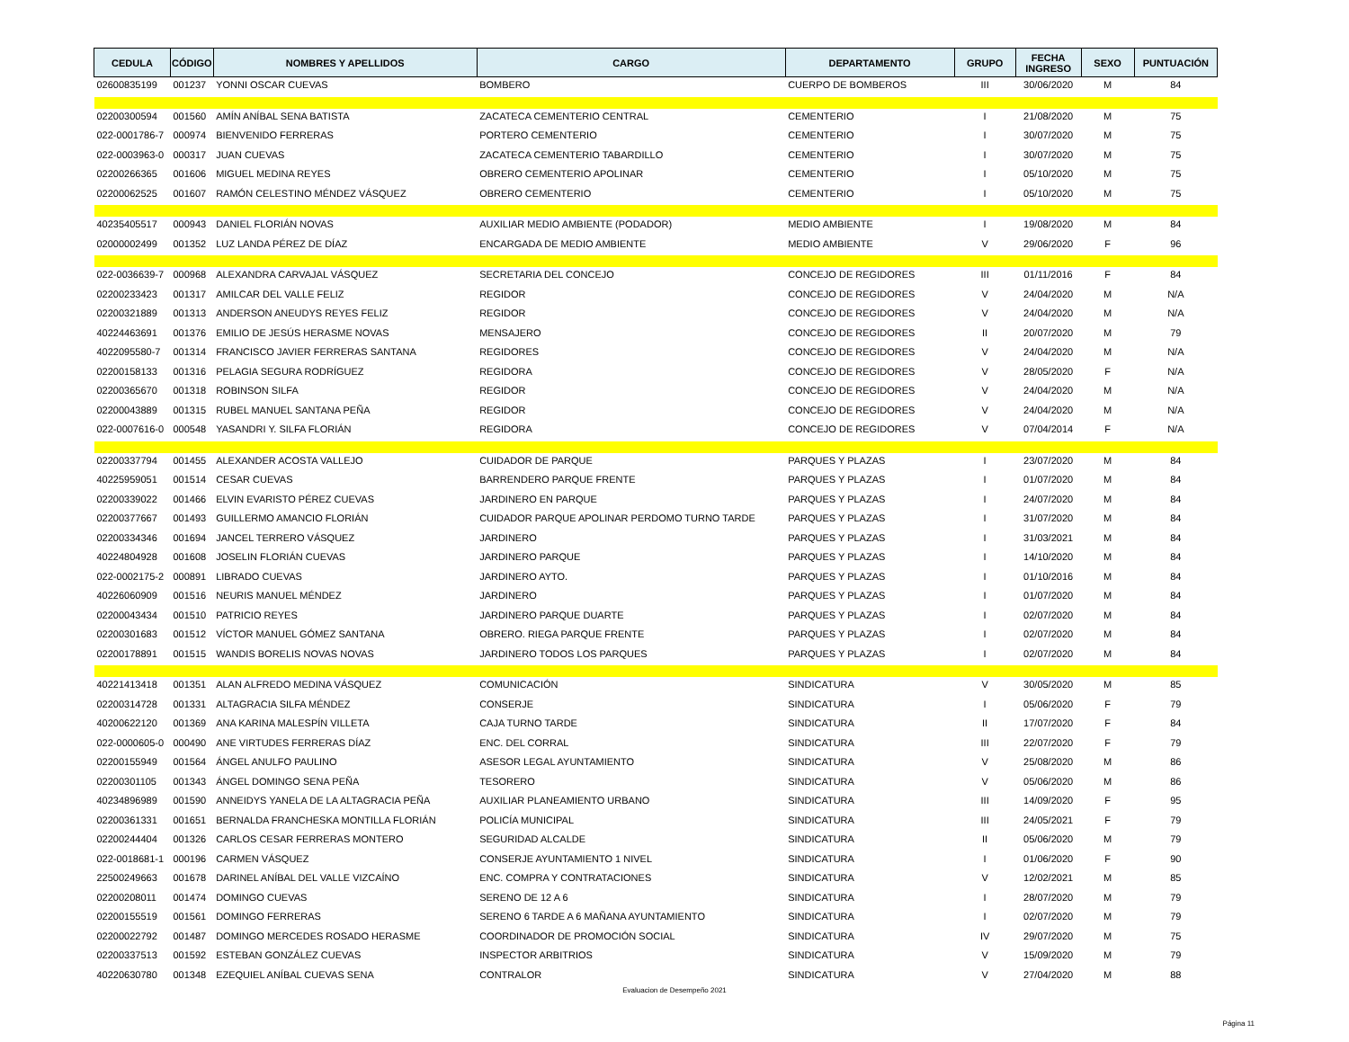| CEDULA | CÓDIGO | NOMBRES Y APELLIDOS | CARGO | DEPARTAMENTO | GRUPO | FECHA INGRESO | SEXO | PUNTUACIÓN |
| --- | --- | --- | --- | --- | --- | --- | --- | --- |
| 02600835199 | 001237 | YONNI OSCAR CUEVAS | BOMBERO | CUERPO DE BOMBEROS | III | 30/06/2020 | M | 84 |
| 02200300594 | 001560 | AMÍN ANÍBAL SENA BATISTA | ZACATECA CEMENTERIO CENTRAL | CEMENTERIO | I | 21/08/2020 | M | 75 |
| 022-0001786-7 | 000974 | BIENVENIDO FERRERAS | PORTERO CEMENTERIO | CEMENTERIO | I | 30/07/2020 | M | 75 |
| 022-0003963-0 | 000317 | JUAN CUEVAS | ZACATECA CEMENTERIO TABARDILLO | CEMENTERIO | I | 30/07/2020 | M | 75 |
| 02200266365 | 001606 | MIGUEL MEDINA REYES | OBRERO CEMENTERIO APOLINAR | CEMENTERIO | I | 05/10/2020 | M | 75 |
| 02200062525 | 001607 | RAMÓN CELESTINO MÉNDEZ VÁSQUEZ | OBRERO CEMENTERIO | CEMENTERIO | I | 05/10/2020 | M | 75 |
| 40235405517 | 000943 | DANIEL FLORIÁN NOVAS | AUXILIAR MEDIO AMBIENTE (PODADOR) | MEDIO AMBIENTE | I | 19/08/2020 | M | 84 |
| 02000002499 | 001352 | LUZ LANDA PÉREZ DE DÍAZ | ENCARGADA DE MEDIO AMBIENTE | MEDIO AMBIENTE | V | 29/06/2020 | F | 96 |
| 022-0036639-7 | 000968 | ALEXANDRA CARVAJAL VÁSQUEZ | SECRETARIA DEL CONCEJO | CONCEJO DE REGIDORES | III | 01/11/2016 | F | 84 |
| 02200233423 | 001317 | AMILCAR DEL VALLE FELIZ | REGIDOR | CONCEJO DE REGIDORES | V | 24/04/2020 | M | N/A |
| 02200321889 | 001313 | ANDERSON ANEUDYS REYES FELIZ | REGIDOR | CONCEJO DE REGIDORES | V | 24/04/2020 | M | N/A |
| 40224463691 | 001376 | EMILIO DE JESÚS HERASME NOVAS | MENSAJERO | CONCEJO DE REGIDORES | II | 20/07/2020 | M | 79 |
| 4022095580-7 | 001314 | FRANCISCO JAVIER FERRERAS SANTANA | REGIDORES | CONCEJO DE REGIDORES | V | 24/04/2020 | M | N/A |
| 02200158133 | 001316 | PELAGIA SEGURA RODRÍGUEZ | REGIDORA | CONCEJO DE REGIDORES | V | 28/05/2020 | F | N/A |
| 02200365670 | 001318 | ROBINSON SILFA | REGIDOR | CONCEJO DE REGIDORES | V | 24/04/2020 | M | N/A |
| 02200043889 | 001315 | RUBEL MANUEL SANTANA PEÑA | REGIDOR | CONCEJO DE REGIDORES | V | 24/04/2020 | M | N/A |
| 022-0007616-0 | 000548 | YASANDRI Y. SILFA FLORIÁN | REGIDORA | CONCEJO DE REGIDORES | V | 07/04/2014 | F | N/A |
| 02200337794 | 001455 | ALEXANDER ACOSTA VALLEJO | CUIDADOR DE PARQUE | PARQUES Y PLAZAS | I | 23/07/2020 | M | 84 |
| 40225959051 | 001514 | CESAR CUEVAS | BARRENDERO PARQUE FRENTE | PARQUES Y PLAZAS | I | 01/07/2020 | M | 84 |
| 02200339022 | 001466 | ELVIN EVARISTO PÉREZ CUEVAS | JARDINERO EN PARQUE | PARQUES Y PLAZAS | I | 24/07/2020 | M | 84 |
| 02200377667 | 001493 | GUILLERMO AMANCIO FLORIÁN | CUIDADOR PARQUE APOLINAR PERDOMO TURNO TARDE | PARQUES Y PLAZAS | I | 31/07/2020 | M | 84 |
| 02200334346 | 001694 | JANCEL TERRERO VÁSQUEZ | JARDINERO | PARQUES Y PLAZAS | I | 31/03/2021 | M | 84 |
| 40224804928 | 001608 | JOSELIN FLORIÁN CUEVAS | JARDINERO PARQUE | PARQUES Y PLAZAS | I | 14/10/2020 | M | 84 |
| 022-0002175-2 | 000891 | LIBRADO CUEVAS | JARDINERO AYTO. | PARQUES Y PLAZAS | I | 01/10/2016 | M | 84 |
| 40226060909 | 001516 | NEURIS MANUEL MÉNDEZ | JARDINERO | PARQUES Y PLAZAS | I | 01/07/2020 | M | 84 |
| 02200043434 | 001510 | PATRICIO REYES | JARDINERO PARQUE DUARTE | PARQUES Y PLAZAS | I | 02/07/2020 | M | 84 |
| 02200301683 | 001512 | VÍCTOR MANUEL GÓMEZ SANTANA | OBRERO. RIEGA PARQUE FRENTE | PARQUES Y PLAZAS | I | 02/07/2020 | M | 84 |
| 02200178891 | 001515 | WANDIS BORELIS NOVAS NOVAS | JARDINERO TODOS LOS PARQUES | PARQUES Y PLAZAS | I | 02/07/2020 | M | 84 |
| 40221413418 | 001351 | ALAN ALFREDO MEDINA VÁSQUEZ | COMUNICACIÓN | SINDICATURA | V | 30/05/2020 | M | 85 |
| 02200314728 | 001331 | ALTAGRACIA SILFA MÉNDEZ | CONSERJE | SINDICATURA | I | 05/06/2020 | F | 79 |
| 40200622120 | 001369 | ANA KARINA MALESPÍN VILLETA | CAJA TURNO TARDE | SINDICATURA | II | 17/07/2020 | F | 84 |
| 022-0000605-0 | 000490 | ANE VIRTUDES FERRERAS DÍAZ | ENC. DEL CORRAL | SINDICATURA | III | 22/07/2020 | F | 79 |
| 02200155949 | 001564 | ÁNGEL ANULFO PAULINO | ASESOR LEGAL AYUNTAMIENTO | SINDICATURA | V | 25/08/2020 | M | 86 |
| 02200301105 | 001343 | ÁNGEL DOMINGO SENA PEÑA | TESORERO | SINDICATURA | V | 05/06/2020 | M | 86 |
| 40234896989 | 001590 | ANNEIDYS YANELA DE LA ALTAGRACIA PEÑA | AUXILIAR PLANEAMIENTO URBANO | SINDICATURA | III | 14/09/2020 | F | 95 |
| 02200361331 | 001651 | BERNALDA FRANCHESKA MONTILLA FLORIÁN | POLICÍA MUNICIPAL | SINDICATURA | III | 24/05/2021 | F | 79 |
| 02200244404 | 001326 | CARLOS CESAR FERRERAS MONTERO | SEGURIDAD ALCALDE | SINDICATURA | II | 05/06/2020 | M | 79 |
| 022-0018681-1 | 000196 | CARMEN VÁSQUEZ | CONSERJE AYUNTAMIENTO 1 NIVEL | SINDICATURA | I | 01/06/2020 | F | 90 |
| 22500249663 | 001678 | DARINEL ANÍBAL DEL VALLE VIZCAÍNO | ENC. COMPRA Y CONTRATACIONES | SINDICATURA | V | 12/02/2021 | M | 85 |
| 02200208011 | 001474 | DOMINGO CUEVAS | SERENO DE 12 A 6 | SINDICATURA | I | 28/07/2020 | M | 79 |
| 02200155519 | 001561 | DOMINGO FERRERAS | SERENO 6 TARDE A 6 MAÑANA AYUNTAMIENTO | SINDICATURA | I | 02/07/2020 | M | 79 |
| 02200022792 | 001487 | DOMINGO MERCEDES ROSADO HERASME | COORDINADOR DE PROMOCIÓN SOCIAL | SINDICATURA | IV | 29/07/2020 | M | 75 |
| 02200337513 | 001592 | ESTEBAN GONZÁLEZ CUEVAS | INSPECTOR ARBITRIOS | SINDICATURA | V | 15/09/2020 | M | 79 |
| 40220630780 | 001348 | EZEQUIEL ANÍBAL CUEVAS SENA | CONTRALOR | SINDICATURA | V | 27/04/2020 | M | 88 |
Evaluacion de Desempeño 2021
Página 11